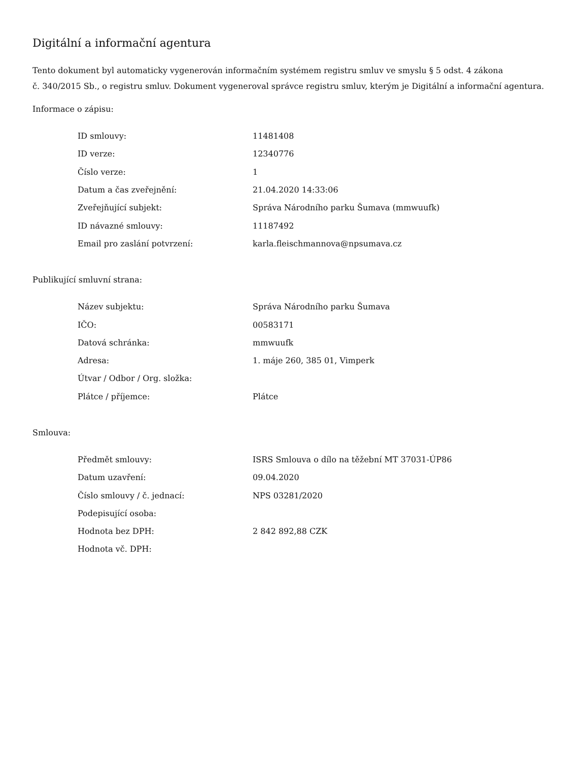Digitální a informační agentura
Tento dokument byl automaticky vygenerován informačním systémem registru smluv ve smyslu § 5 odst. 4 zákona
č. 340/2015 Sb., o registru smluv. Dokument vygeneroval správce registru smluv, kterým je Digitální a informační agentura.
Informace o zápisu:
| ID smlouvy: | 11481408 |
| ID verze: | 12340776 |
| Číslo verze: | 1 |
| Datum a čas zveřejnění: | 21.04.2020 14:33:06 |
| Zveřejňující subjekt: | Správa Národního parku Šumava (mmwuufk) |
| ID návazné smlouvy: | 11187492 |
| Email pro zaslání potvrzení: | karla.fleischmannova@npsumava.cz |
Publikující smluvní strana:
| Název subjektu: | Správa Národního parku Šumava |
| IČO: | 00583171 |
| Datová schránka: | mmwuufk |
| Adresa: | 1. máje 260, 385 01, Vimperk |
| Útvar / Odbor / Org. složka: | |
| Plátce / příjemce: | Plátce |
Smlouva:
| Předmět smlouvy: | ISRS Smlouva o dílo na těžební MT 37031-ÚP86 |
| Datum uzavření: | 09.04.2020 |
| Číslo smlouvy / č. jednací: | NPS 03281/2020 |
| Podepisující osoba: | |
| Hodnota bez DPH: | 2 842 892,88 CZK |
| Hodnota vč. DPH: | |